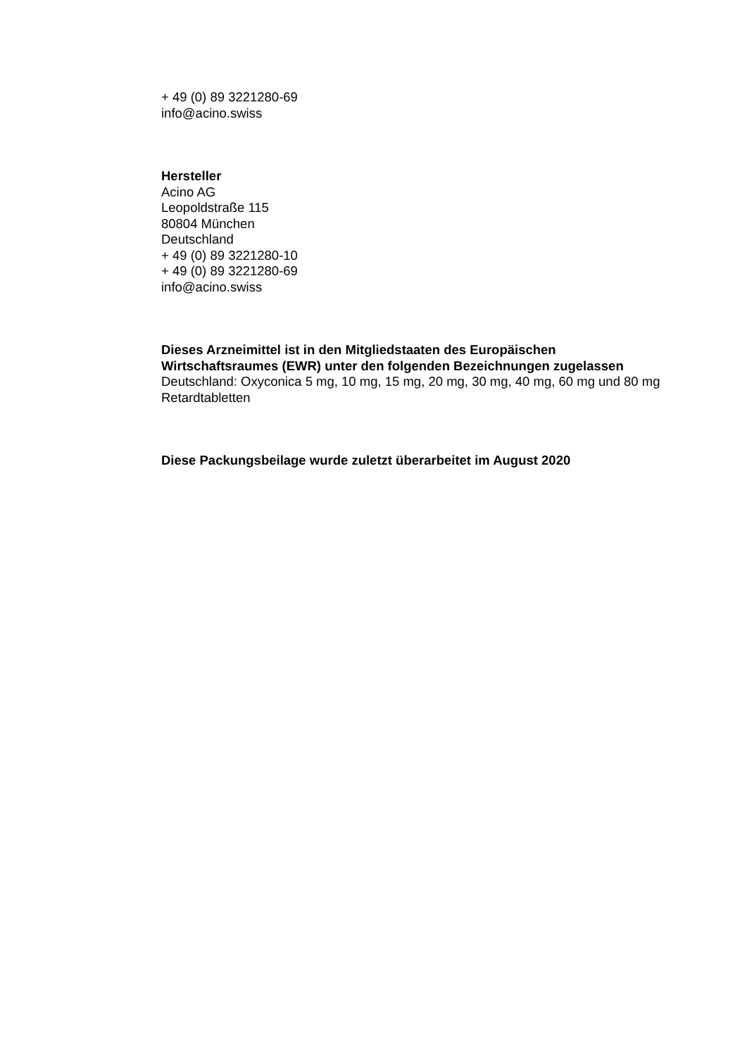+ 49 (0) 89 3221280-69
info@acino.swiss
Hersteller
Acino AG
Leopoldstraße 115
80804 München
Deutschland
+ 49 (0) 89 3221280-10
+ 49 (0) 89 3221280-69
info@acino.swiss
Dieses Arzneimittel ist in den Mitgliedstaaten des Europäischen Wirtschaftsraumes (EWR) unter den folgenden Bezeichnungen zugelassen
Deutschland: Oxyconica 5 mg, 10 mg, 15 mg, 20 mg, 30 mg, 40 mg, 60 mg und 80 mg Retardtabletten
Diese Packungsbeilage wurde zuletzt überarbeitet im August 2020